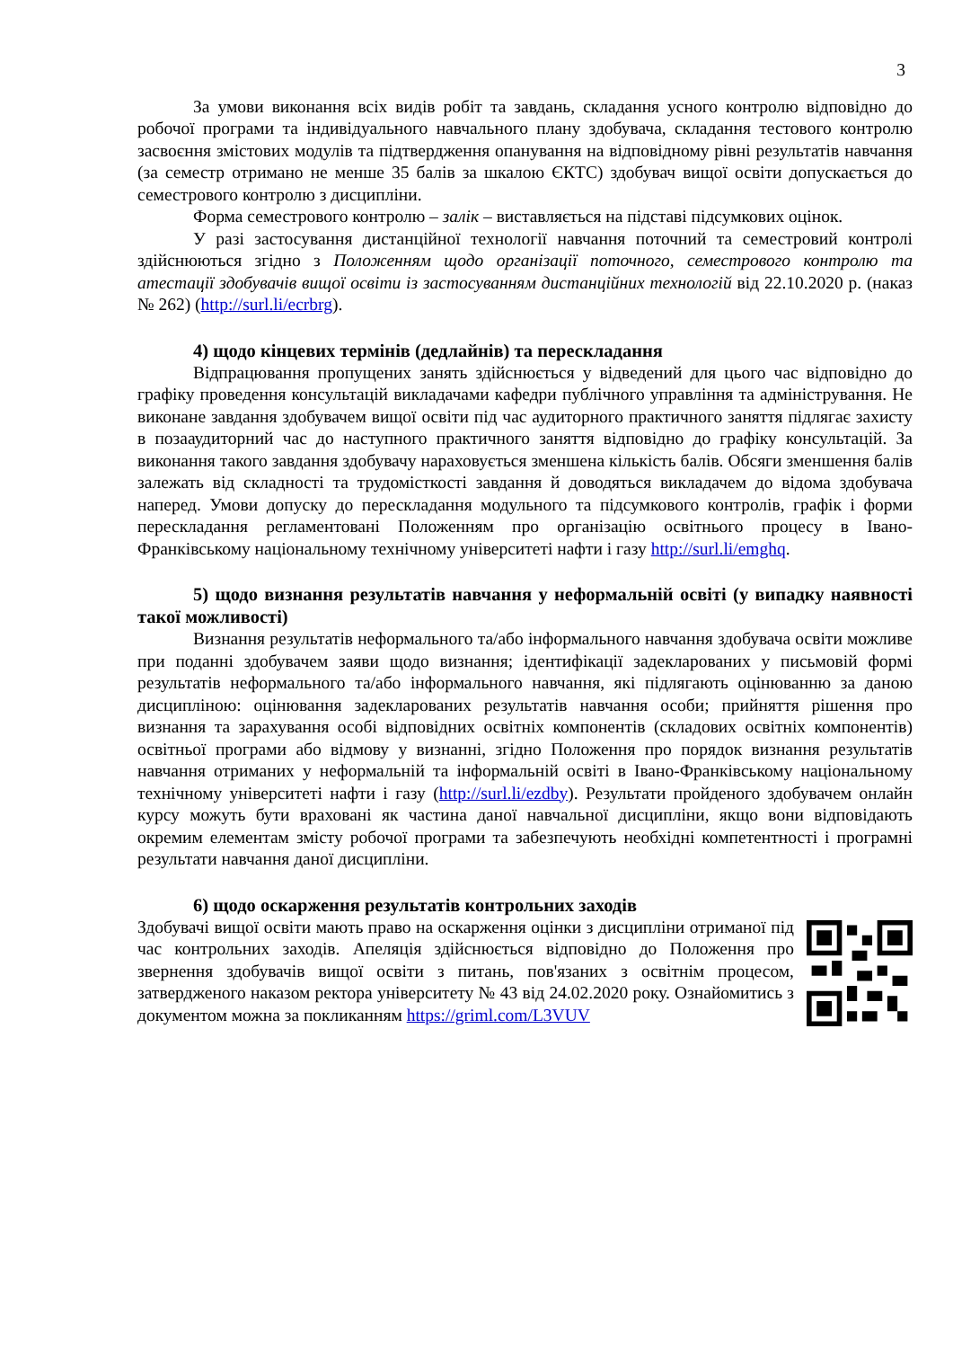3
За умови виконання всіх видів робіт та завдань, складання усного контролю відповідно до робочої програми та індивідуального навчального плану здобувача, складання тестового контролю засвоєння змістових модулів та підтвердження опанування на відповідному рівні результатів навчання (за семестр отримано не менше 35 балів за шкалою ЄКТС) здобувач вищої освіти допускається до семестрового контролю з дисципліни.
Форма семестрового контролю – залік – виставляється на підставі підсумкових оцінок.
У разі застосування дистанційної технології навчання поточний та семестровий контролі здійснюються згідно з Положенням щодо організації поточного, семестрового контролю та атестації здобувачів вищої освіти із застосуванням дистанційних технологій від 22.10.2020 р. (наказ № 262) (http://surl.li/ecrbrg).
4) щодо кінцевих термінів (дедлайнів) та перескладання
Відпрацювання пропущених занять здійснюється у відведений для цього час відповідно до графіку проведення консультацій викладачами кафедри публічного управління та адміністрування. Не виконане завдання здобувачем вищої освіти під час аудиторного практичного заняття підлягає захисту в позааудиторний час до наступного практичного заняття відповідно до графіку консультацій. За виконання такого завдання здобувачу нараховується зменшена кількість балів. Обсяги зменшення балів залежать від складності та трудомісткості завдання й доводяться викладачем до відома здобувача наперед. Умови допуску до перескладання модульного та підсумкового контролів, графік і форми перескладання регламентовані Положенням про організацію освітнього процесу в Івано-Франківському національному технічному університеті нафти і газу http://surl.li/emghq.
5) щодо визнання результатів навчання у неформальній освіті (у випадку наявності такої можливості)
Визнання результатів неформального та/або інформального навчання здобувача освіти можливе при поданні здобувачем заяви щодо визнання; ідентифікації задекларованих у письмовій формі результатів неформального та/або інформального навчання, які підлягають оцінюванню за даною дисципліною: оцінювання задекларованих результатів навчання особи; прийняття рішення про визнання та зарахування особі відповідних освітніх компонентів (складових освітніх компонентів) освітньої програми або відмову у визнанні, згідно Положення про порядок визнання результатів навчання отриманих у неформальній та інформальній освіті в Івано-Франківському національному технічному університеті нафти і газу (http://surl.li/ezdby). Результати пройденого здобувачем онлайн курсу можуть бути враховані як частина даної навчальної дисципліни, якщо вони відповідають окремим елементам змісту робочої програми та забезпечують необхідні компетентності і програмні результати навчання даної дисципліни.
6) щодо оскарження результатів контрольних заходів
Здобувачі вищої освіти мають право на оскарження оцінки з дисципліни отриманої під час контрольних заходів. Апеляція здійснюється відповідно до Положення про звернення здобувачів вищої освіти з питань, пов'язаних з освітнім процесом, затвердженого наказом ректора університету № 43 від 24.02.2020 року. Ознайомитись з документом можна за покликанням https://griml.com/L3VUV